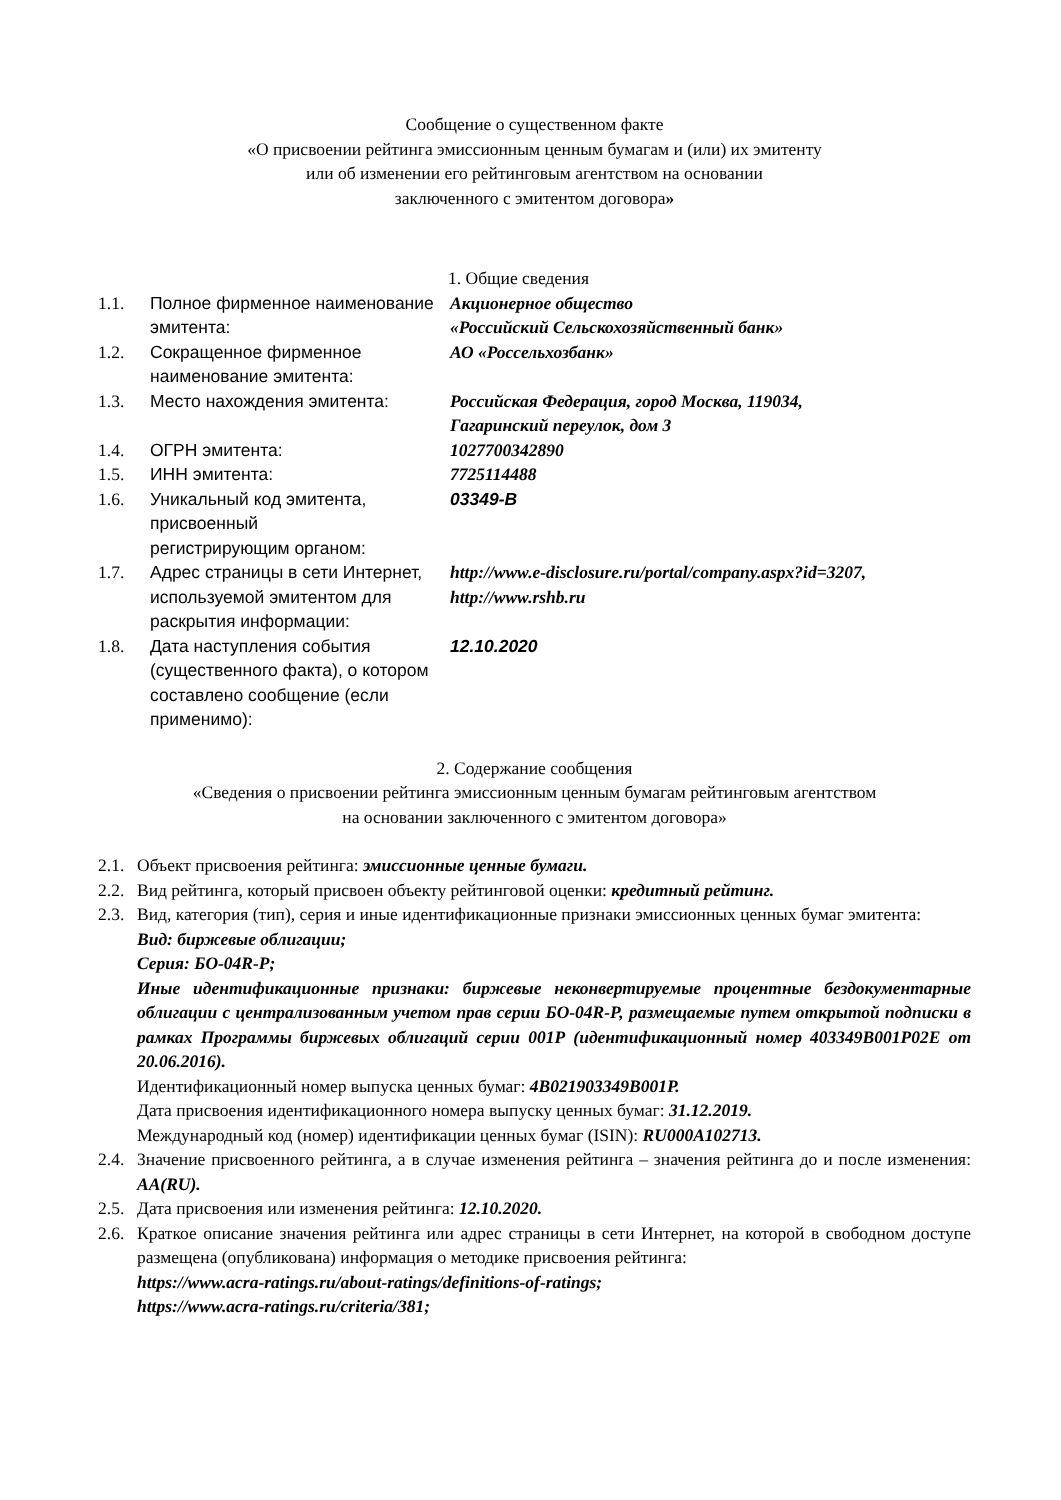Сообщение о существенном факте
«О присвоении рейтинга эмиссионным ценным бумагам и (или) их эмитенту
или об изменении его рейтинговым агентством на основании
заключенного с эмитентом договора»
1. Общие сведения
| 1.1. | Полное фирменное наименование эмитента: | Акционерное общество «Российский Сельскохозяйственный банк» |
| 1.2. | Сокращенное фирменное наименование эмитента: | АО «Россельхозбанк» |
| 1.3. | Место нахождения эмитента: | Российская Федерация, город Москва, 119034, Гагаринский переулок, дом 3 |
| 1.4. | ОГРН эмитента: | 1027700342890 |
| 1.5. | ИНН эмитента: | 7725114488 |
| 1.6. | Уникальный код эмитента, присвоенный регистрирующим органом: | 03349-B |
| 1.7. | Адрес страницы в сети Интернет, используемой эмитентом для раскрытия информации: | http://www.e-disclosure.ru/portal/company.aspx?id=3207, http://www.rshb.ru |
| 1.8. | Дата наступления события (существенного факта), о котором составлено сообщение (если применимо): | 12.10.2020 |
2. Содержание сообщения
«Сведения о присвоении рейтинга эмиссионным ценным бумагам рейтинговым агентством
на основании заключенного с эмитентом договора»
2.1. Объект присвоения рейтинга: эмиссионные ценные бумаги.
2.2. Вид рейтинга, который присвоен объекту рейтинговой оценки: кредитный рейтинг.
2.3. Вид, категория (тип), серия и иные идентификационные признаки эмиссионных ценных бумаг эмитента:
Вид: биржевые облигации;
Серия: БО-04R-Р;
Иные идентификационные признаки: биржевые неконвертируемые процентные бездокументарные облигации с централизованным учетом прав серии БО-04R-Р, размещаемые путем открытой подписки в рамках Программы биржевых облигаций серии 001Р (идентификационный номер 403349B001P02E от 20.06.2016).
Идентификационный номер выпуска ценных бумаг: 4B021903349B001P.
Дата присвоения идентификационного номера выпуску ценных бумаг: 31.12.2019.
Международный код (номер) идентификации ценных бумаг (ISIN): RU000A102713.
2.4. Значение присвоенного рейтинга, а в случае изменения рейтинга – значения рейтинга до и после изменения: AA(RU).
2.5. Дата присвоения или изменения рейтинга: 12.10.2020.
2.6. Краткое описание значения рейтинга или адрес страницы в сети Интернет, на которой в свободном доступе размещена (опубликована) информация о методике присвоения рейтинга:
https://www.acra-ratings.ru/about-ratings/definitions-of-ratings;
https://www.acra-ratings.ru/criteria/381;